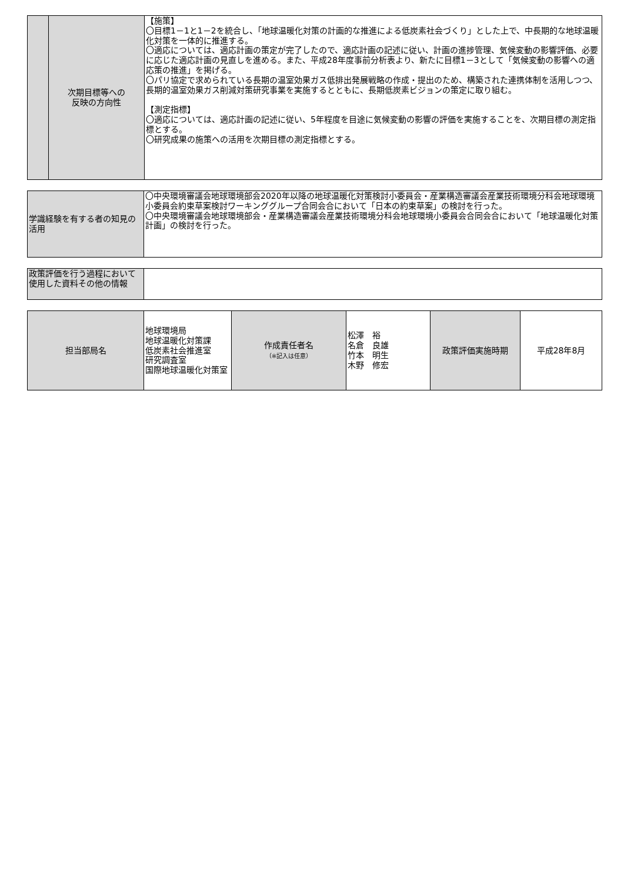| | 次期目標等への 反映の方向性 | 【施策】 〇目標1－1と1－2を統合し、「地球温暖化対策の計画的な推進による低炭素社会づくり」とした上で、中長期的な地球温暖化対策を一体的に推進する。 〇適応については、適応計画の策定が完了したので、適応計画の記述に従い、計画の進捗管理、気候変動の影響評価、必要に応じた適応計画の見直しを進める。また、平成28年度事前分析表より、新たに目標1－3として「気候変動の影響への適応策の推進」を掲げる。 〇パリ協定で求められている長期の温室効果ガス低排出発展戦略の作成・提出のため、構築された連携体制を活用しつつ、長期的温室効果ガス削減対策研究事業を実施するとともに、長期低炭素ビジョンの策定に取り組む。 【測定指標】 〇適応については、適応計画の記述に従い、5年程度を目途に気候変動の影響の評価を実施することを、次期目標の測定指標とする。 〇研究成果の施策への活用を次期目標の測定指標とする。 |
| 学識経験を有する者の知見の活用 | 〇中央環境審議会地球環境部会2020年以降の地球温暖化対策検討小委員会・産業構造審議会産業技術環境分科会地球環境小委員会約束草案検討ワーキンググループ合同会合において「日本の約束草案」の検討を行った。 〇中央環境審議会地球環境部会・産業構造審議会産業技術環境分科会地球環境小委員会合同会合において「地球温暖化対策計画」の検討を行った。 |
| 政策評価を行う過程において使用した資料その他の情報 | |
| 担当部局名 | 地球環境局 地球温暖化対策課 低炭素社会推進室 研究調査室 国際地球温暖化対策室 | 作成責任者名 （※記入は任意） | 松澤 裕 名倉 良雄 竹本 明生 木野 修宏 | 政策評価実施時期 | 平成28年8月 |